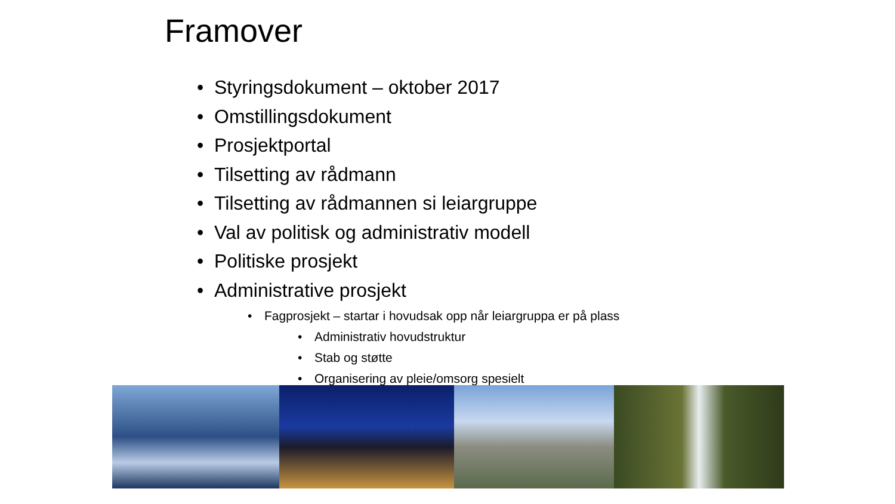Framover
• Styringsdokument – oktober 2017
• Omstillingsdokument
• Prosjektportal
• Tilsetting av rådmann
• Tilsetting av rådmannen si leiargruppe
• Val av politisk og administrativ modell
• Politiske prosjekt
• Administrative prosjekt
• Fagprosjekt – startar i hovudsak opp når leiargruppa er på plass
• Administrativ hovudstruktur
• Stab og støtte
• Organisering av pleie/omsorg spesielt